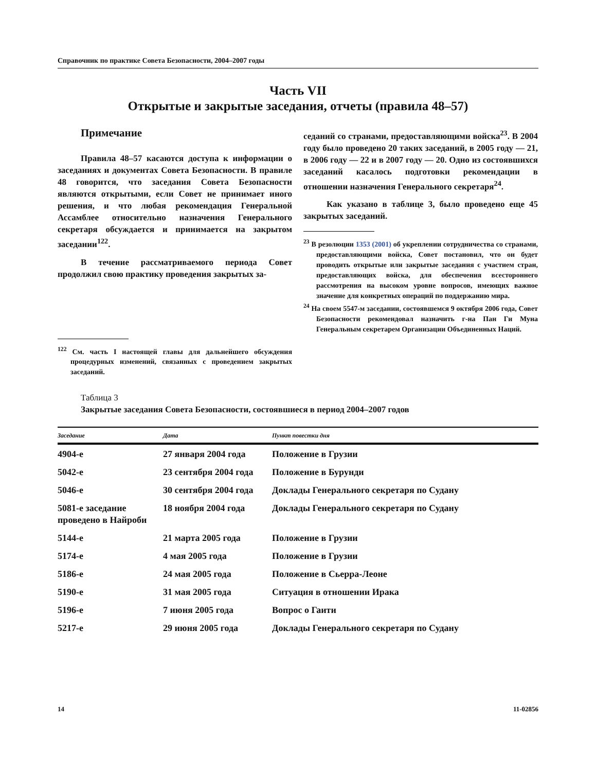Справочник по практике Совета Безопасности, 2004–2007 годы
Часть VII
Открытые и закрытые заседания, отчеты (правила 48–57)
Примечание
Правила 48–57 касаются доступа к информации о заседаниях и документах Совета Безопасности. В правиле 48 говорится, что заседания Совета Безопасности являются открытыми, если Совет не принимает иного решения, и что любая рекомендация Генеральной Ассамблее относительно назначения Генерального секретаря обсуждается и принимается на закрытом заседании<sup>122</sup>.
В течение рассматриваемого периода Совет продолжил свою практику проведения закрытых за-
<sup>122</sup> См. часть I настоящей главы для дальнейшего обсуждения процедурных изменений, связанных с проведением закрытых заседаний.
седаний со странами, предоставляющими войска<sup>23</sup>. В 2004 году было проведено 20 таких заседаний, в 2005 году — 21, в 2006 году — 22 и в 2007 году — 20. Одно из состоявшихся заседаний касалось подготовки рекомендации в отношении назначения Генерального секретаря<sup>24</sup>.
Как указано в таблице 3, было проведено еще 45 закрытых заседаний.
<sup>23</sup> В резолюции 1353 (2001) об укреплении сотрудничества со странами, предоставляющими войска, Совет постановил, что он будет проводить открытые или закрытые заседания с участием стран, предоставляющих войска, для обеспечения всестороннего рассмотрения на высоком уровне вопросов, имеющих важное значение для конкретных операций по поддержанию мира.
<sup>24</sup> На своем 5547-м заседании, состоявшемся 9 октября 2006 года, Совет Безопасности рекомендовал назначить г-на Пан Ги Муна Генеральным секретарем Организации Объединенных Наций.
Таблица 3
Закрытые заседания Совета Безопасности, состоявшиеся в период 2004–2007 годов
| Заседание | Дата | Пункт повестки дня |
| --- | --- | --- |
| 4904-е | 27 января 2004 года | Положение в Грузии |
| 5042-е | 23 сентября 2004 года | Положение в Бурунди |
| 5046-е | 30 сентября 2004 года | Доклады Генерального секретаря по Судану |
| 5081-е заседание проведено в Найроби | 18 ноября 2004 года | Доклады Генерального секретаря по Судану |
| 5144-е | 21 марта 2005 года | Положение в Грузии |
| 5174-е | 4 мая 2005 года | Положение в Грузии |
| 5186-е | 24 мая 2005 года | Положение в Сьерра-Леоне |
| 5190-е | 31 мая 2005 года | Ситуация в отношении Ирака |
| 5196-е | 7 июня 2005 года | Вопрос о Гаити |
| 5217-е | 29 июня 2005 года | Доклады Генерального секретаря по Судану |
14 11-02856